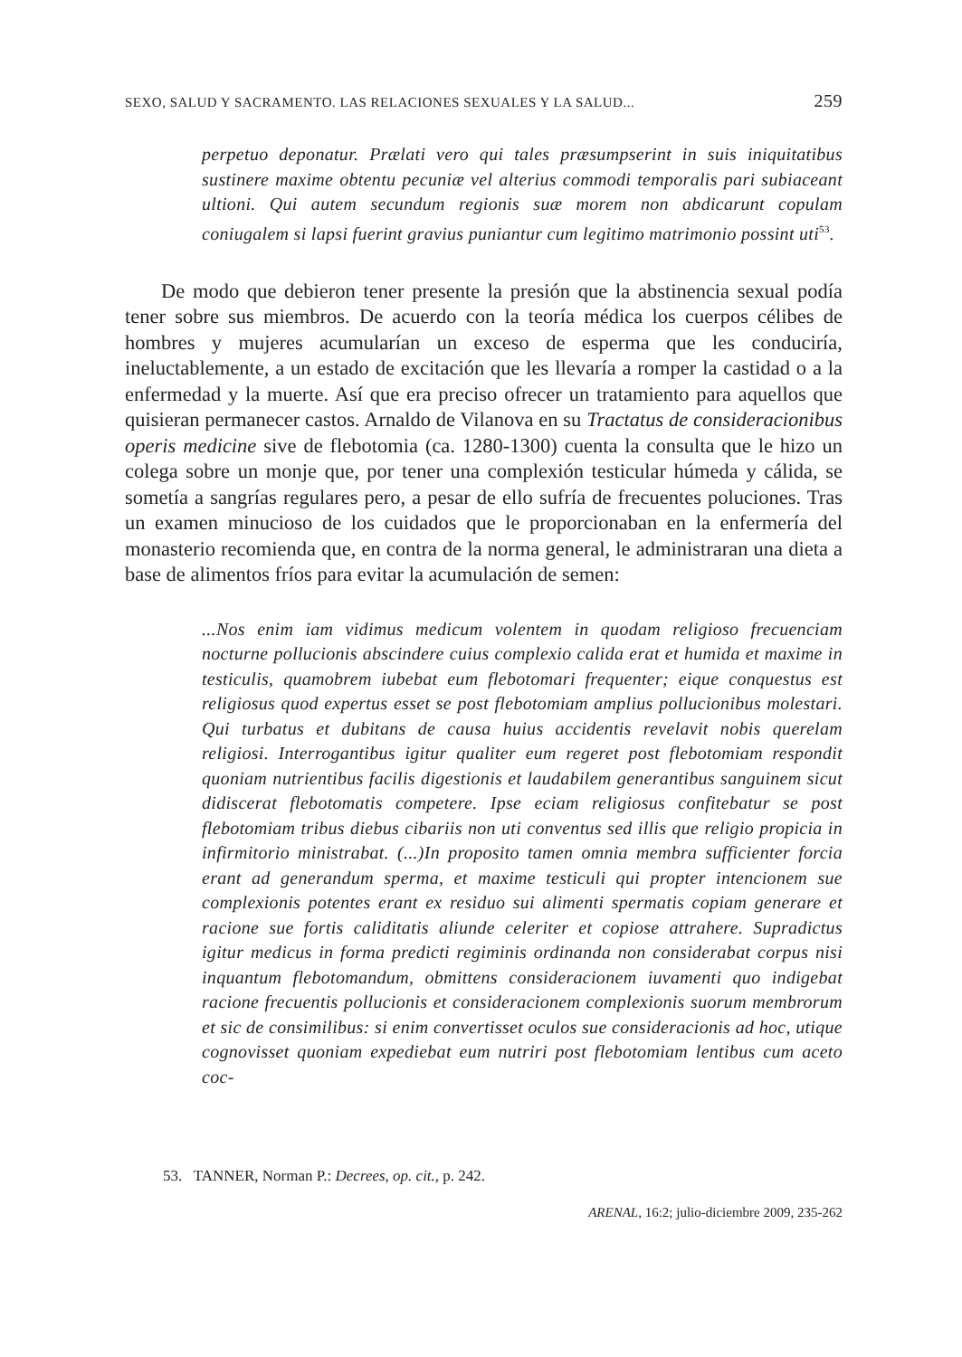SEXO, SALUD Y SACRAMENTO. LAS RELACIONES SEXUALES Y LA SALUD... 259
perpetuo deponatur. Prælati vero qui tales præsumpserint in suis iniquitatibus sustinere maxime obtentu pecuniæ vel alterius commodi temporalis pari subiaceant ultioni. Qui autem secundum regionis suæ morem non abdicarunt copulam coniugalem si lapsi fuerint gravius puniantur cum legitimo matrimonio possint uti<sup>53</sup>.
De modo que debieron tener presente la presión que la abstinencia sexual podía tener sobre sus miembros. De acuerdo con la teoría médica los cuerpos célibes de hombres y mujeres acumularían un exceso de esperma que les conduciría, ineluctablemente, a un estado de excitación que les llevaría a romper la castidad o a la enfermedad y la muerte. Así que era preciso ofrecer un tratamiento para aquellos que quisieran permanecer castos. Arnaldo de Vilanova en su Tractatus de consideracionibus operis medicine sive de flebotomia (ca. 1280-1300) cuenta la consulta que le hizo un colega sobre un monje que, por tener una complexión testicular húmeda y cálida, se sometía a sangrías regulares pero, a pesar de ello sufría de frecuentes poluciones. Tras un examen minucioso de los cuidados que le proporcionaban en la enfermería del monasterio recomienda que, en contra de la norma general, le administraran una dieta a base de alimentos fríos para evitar la acumulación de semen:
...Nos enim iam vidimus medicum volentem in quodam religioso frecuenciam nocturne pollucionis abscindere cuius complexio calida erat et humida et maxime in testiculis, quamobrem iubebat eum flebotomari frequenter; eique conquestus est religiosus quod expertus esset se post flebotomiam amplius pollucionibus molestari. Qui turbatus et dubitans de causa huius accidentis revelavit nobis querelam religiosi. Interrogantibus igitur qualiter eum regeret post flebotomiam respondit quoniam nutrientibus facilis digestionis et laudabilem generantibus sanguinem sicut didiscerat flebotomatis competere. Ipse eciam religiosus confitebatur se post flebotomiam tribus diebus cibariis non uti conventus sed illis que religio propicia in infirmitorio ministrabat. (...)In proposito tamen omnia membra sufficienter forcia erant ad generandum sperma, et maxime testiculi qui propter intencionem sue complexionis potentes erant ex residuo sui alimenti spermatis copiam generare et racione sue fortis caliditatis aliunde celeriter et copiose attrahere. Supradictus igitur medicus in forma predicti regiminis ordinanda non considerabat corpus nisi inquantum flebotomandum, obmittens consideracionem iuvamenti quo indigebat racione frecuentis pollucionis et consideracionem complexionis suorum membrorum et sic de consimilibus: si enim convertisset oculos sue consideracionis ad hoc, utique cognovisset quoniam expediebat eum nutriri post flebotomiam lentibus cum aceto coc-
53. TANNER, Norman P.: Decrees, op. cit., p. 242.
ARENAL, 16:2; julio-diciembre 2009, 235-262